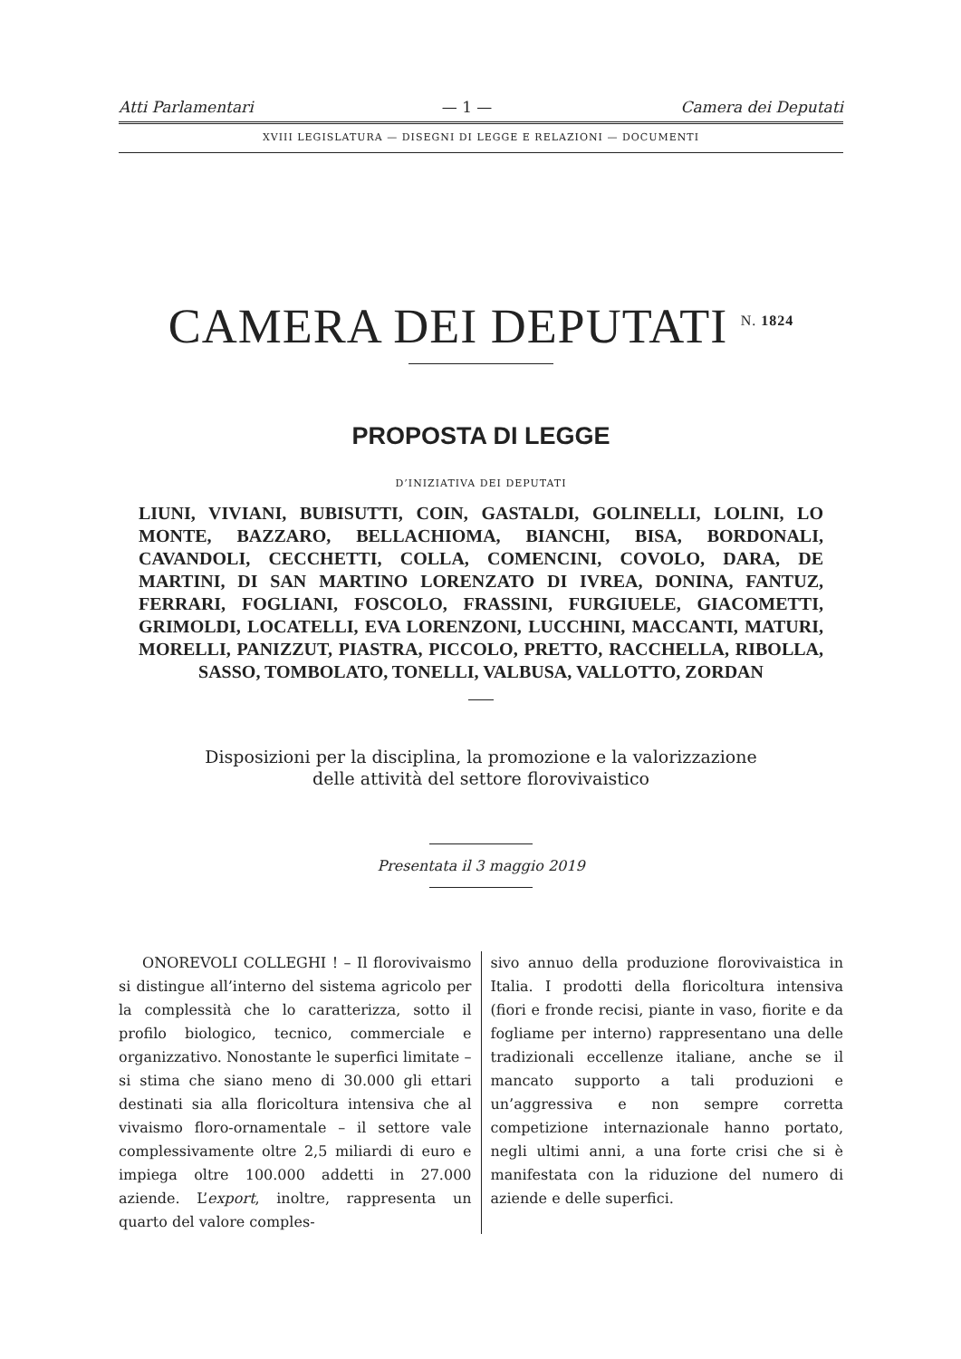Atti Parlamentari — 1 — Camera dei Deputati
XVIII LEGISLATURA — DISEGNI DI LEGGE E RELAZIONI — DOCUMENTI
CAMERA DEI DEPUTATI <sup>N. 1824</sup>
PROPOSTA DI LEGGE
D’INIZIATIVA DEI DEPUTATI
LIUNI, VIVIANI, BUBISUTTI, COIN, GASTALDI, GOLINELLI, LOLINI, LO MONTE, BAZZARO, BELLACHIOMA, BIANCHI, BISA, BORDONALI, CAVANDOLI, CECCHETTI, COLLA, COMENCINI, COVOLO, DARA, DE MARTINI, DI SAN MARTINO LORENZATO DI IVREA, DONINA, FANTUZ, FERRARI, FOGLIANI, FOSCOLO, FRASSINI, FURGIUELE, GIACOMETTI, GRIMOLDI, LOCATELLI, EVA LORENZONI, LUCCHINI, MACCANTI, MATURI, MORELLI, PANIZZUT, PIASTRA, PICCOLO, PRETTO, RACCHELLA, RIBOLLA, SASSO, TOMBOLATO, TONELLI, VALBUSA, VALLOTTO, ZORDAN
Disposizioni per la disciplina, la promozione e la valorizzazione
delle attività del settore florovivaistico
Presentata il 3 maggio 2019
ONOREVOLI COLLEGHI ! – Il florovivaismo si distingue all’interno del sistema agricolo per la complessità che lo caratterizza, sotto il profilo biologico, tecnico, commerciale e organizzativo. Nonostante le superfici limitate – si stima che siano meno di 30.000 gli ettari destinati sia alla floricoltura intensiva che al vivaismo floro-ornamentale – il settore vale complessivamente oltre 2,5 miliardi di euro e impiega oltre 100.000 addetti in 27.000 aziende. L’export, inoltre, rappresenta un quarto del valore comples-
sivo annuo della produzione florovivaistica in Italia. I prodotti della floricoltura intensiva (fiori e fronde recisi, piante in vaso, fiorite e da fogliame per interno) rappresentano una delle tradizionali eccellenze italiane, anche se il mancato supporto a tali produzioni e un’aggressiva e non sempre corretta competizione internazionale hanno portato, negli ultimi anni, a una forte crisi che si è manifestata con la riduzione del numero di aziende e delle superfici.